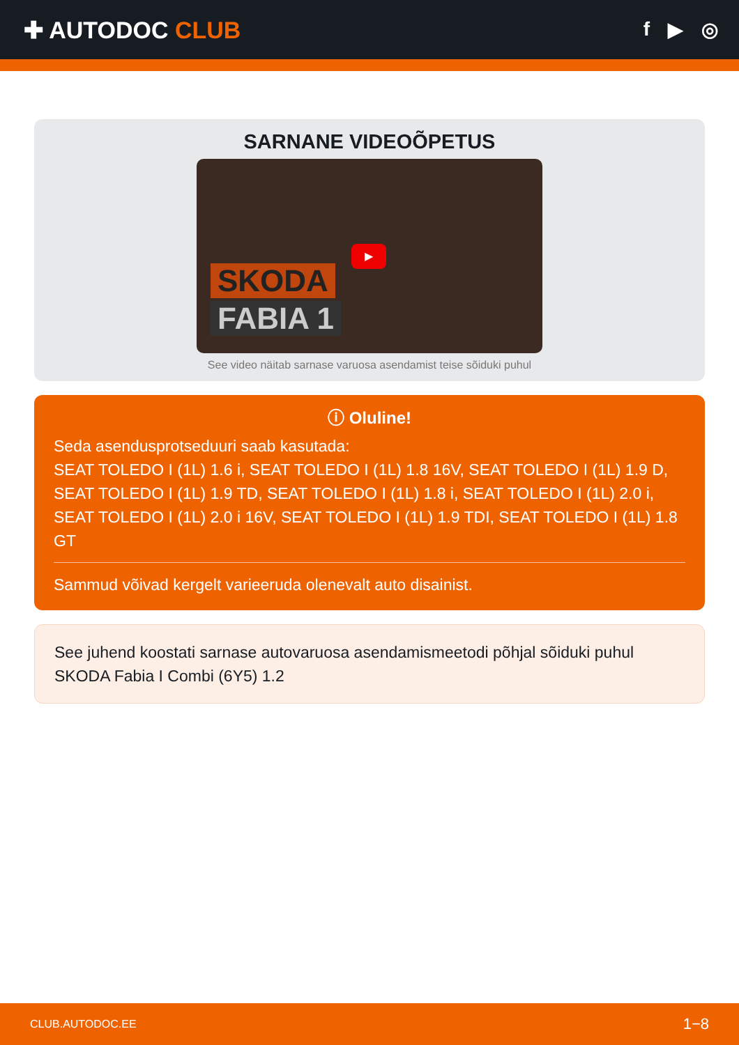✚ AUTODOC CLUB
f ▶ ◎
SARNANE VIDEOÕPETUS
SKODA
FABIA 1
▶
See video näitab sarnase varuosa asendamist teise sõiduki puhul
ⓘ Oluline!
Seda asendusprotseduuri saab kasutada:
SEAT TOLEDO I (1L) 1.6 i, SEAT TOLEDO I (1L) 1.8 16V, SEAT TOLEDO I (1L) 1.9 D, SEAT TOLEDO I (1L) 1.9 TD, SEAT TOLEDO I (1L) 1.8 i, SEAT TOLEDO I (1L) 2.0 i, SEAT TOLEDO I (1L) 2.0 i 16V, SEAT TOLEDO I (1L) 1.9 TDI, SEAT TOLEDO I (1L) 1.8 GT
Sammud võivad kergelt varieeruda olenevalt auto disainist.
See juhend koostati sarnase autovaruosa asendamismeetodi põhjal sõiduki puhul SKODA Fabia I Combi (6Y5) 1.2
CLUB.AUTODOC.EE 1−8